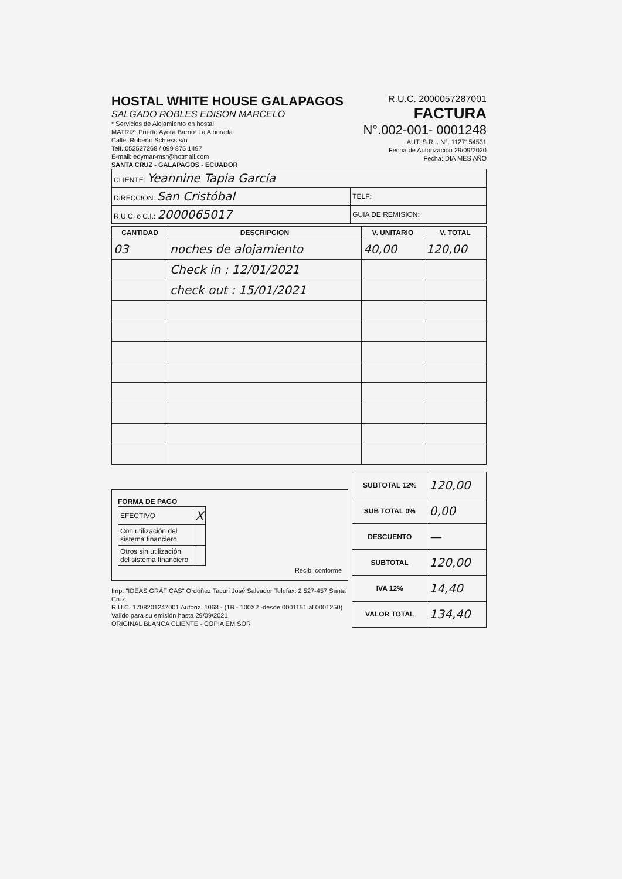HOSTAL WHITE HOUSE GALAPAGOS
SALGADO ROBLES EDISON MARCELO
* Servicios de Alojamiento en hostal
MATRIZ: Puerto Ayora Barrio: La Alborada
Calle: Roberto Schiess s/n
Telf.:052527268 / 099 875 1497
E-mail: edymar-msr@hotmail.com
SANTA CRUZ - GALAPAGOS - ECUADOR
R.U.C. 2000057287001
FACTURA
N°.002-001- 0001248
AUT. S.R.I. N°. 1127154531
Fecha de Autorización 29/09/2020
Fecha: DIA MES AÑO
| CLIENTE: Yeannine Tapia García | |
| DIRECCION: San Cristóbal | TELF: |
| R.U.C. o C.I.: 2000065017 | GUIA DE REMISION: |
| CANTIDAD | DESCRIPCION | V. UNITARIO | V. TOTAL |
| --- | --- | --- | --- |
| 03 | noches de alojamiento | 40,00 | 120,00 |
| | Check in : 12/01/2021 | | |
| | check out : 15/01/2021 | | |
FORMA DE PAGO
| EFECTIVO | X |
| Con utilización del sistema financiero | |
| Otros sin utilización del sistema financiero | |
Recibí conforme
Imp. "IDEAS GRÁFICAS" Ordóñez Tacuri José Salvador Telefax: 2 527-457 Santa Cruz
R.U.C. 1708201247001 Autoriz. 1068 - (1B - 100X2 -desde 0001151 al 0001250)
Valido para su emisión hasta 29/09/2021
ORIGINAL BLANCA CLIENTE - COPIA EMISOR
| SUBTOTAL 12% | 120,00 |
| SUB TOTAL 0% | 0,00 |
| DESCUENTO | — |
| SUBTOTAL | 120,00 |
| IVA 12% | 14,40 |
| VALOR TOTAL | 134,40 |